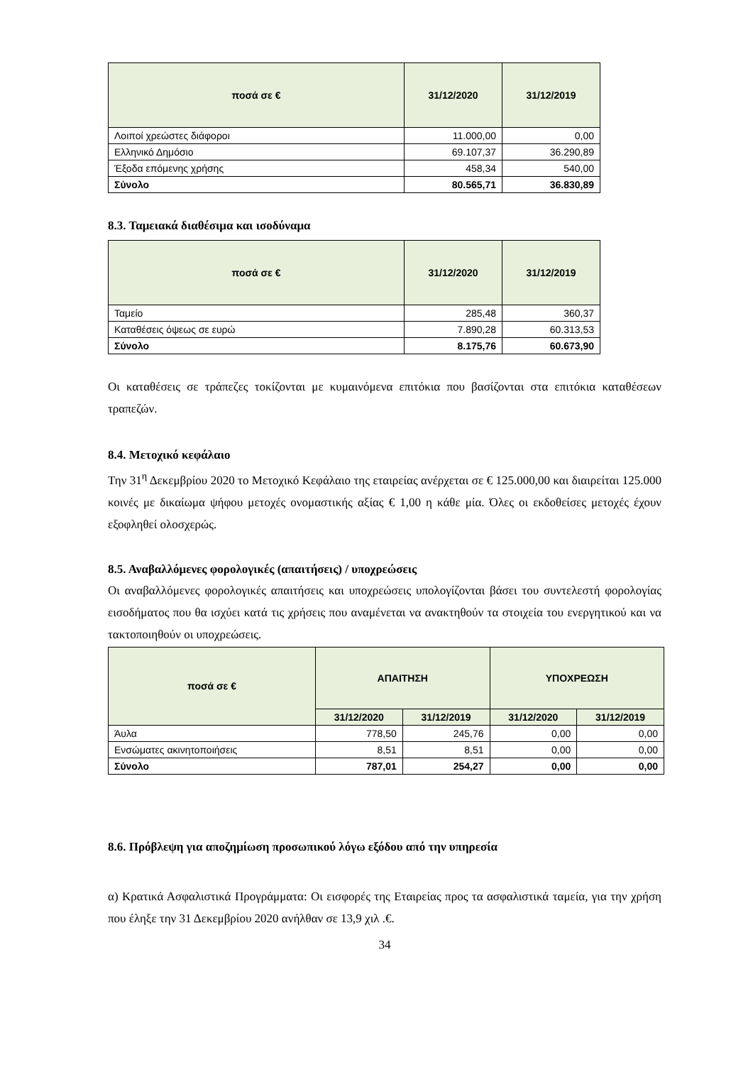| ποσά σε € | 31/12/2020 | 31/12/2019 |
| --- | --- | --- |
| Λοιποί χρεώστες διάφοροι | 11.000,00 | 0,00 |
| Ελληνικό Δημόσιο | 69.107,37 | 36.290,89 |
| Έξοδα επόμενης χρήσης | 458,34 | 540,00 |
| Σύνολο | 80.565,71 | 36.830,89 |
8.3. Ταμειακά διαθέσιμα και ισοδύναμα
| ποσά σε € | 31/12/2020 | 31/12/2019 |
| --- | --- | --- |
| Ταμείο | 285,48 | 360,37 |
| Καταθέσεις όψεως σε ευρώ | 7.890,28 | 60.313,53 |
| Σύνολο | 8.175,76 | 60.673,90 |
Οι καταθέσεις σε τράπεζες τοκίζονται με κυμαινόμενα επιτόκια που βασίζονται στα επιτόκια καταθέσεων τραπεζών.
8.4. Μετοχικό κεφάλαιο
Την 31<sup>η</sup> Δεκεμβρίου 2020 το Μετοχικό Κεφάλαιο της εταιρείας ανέρχεται σε € 125.000,00 και διαιρείται 125.000 κοινές με δικαίωμα ψήφου μετοχές ονομαστικής αξίας € 1,00 η κάθε μία. Όλες οι εκδοθείσες μετοχές έχουν εξοφληθεί ολοσχερώς.
8.5. Αναβαλλόμενες φορολογικές (απαιτήσεις) / υποχρεώσεις
Οι αναβαλλόμενες φορολογικές απαιτήσεις και υποχρεώσεις υπολογίζονται βάσει του συντελεστή φορολογίας εισοδήματος που θα ισχύει κατά τις χρήσεις που αναμένεται να ανακτηθούν τα στοιχεία του ενεργητικού και να τακτοποιηθούν οι υποχρεώσεις.
| ποσά σε € | ΑΠΑΙΤΗΣΗ | | ΥΠΟΧΡΕΩΣΗ | |
| --- | --- | --- | --- | --- |
| | 31/12/2020 | 31/12/2019 | 31/12/2020 | 31/12/2019 |
| Άυλα | 778,50 | 245,76 | 0,00 | 0,00 |
| Ενσώματες ακινητοποιήσεις | 8,51 | 8,51 | 0,00 | 0,00 |
| Σύνολο | 787,01 | 254,27 | 0,00 | 0,00 |
8.6. Πρόβλεψη για αποζημίωση προσωπικού λόγω εξόδου από την υπηρεσία
α) Κρατικά Ασφαλιστικά Προγράμματα: Οι εισφορές της Εταιρείας προς τα ασφαλιστικά ταμεία, για την χρήση που έληξε την 31 Δεκεμβρίου 2020 ανήλθαν σε 13,9 χιλ .€.
34